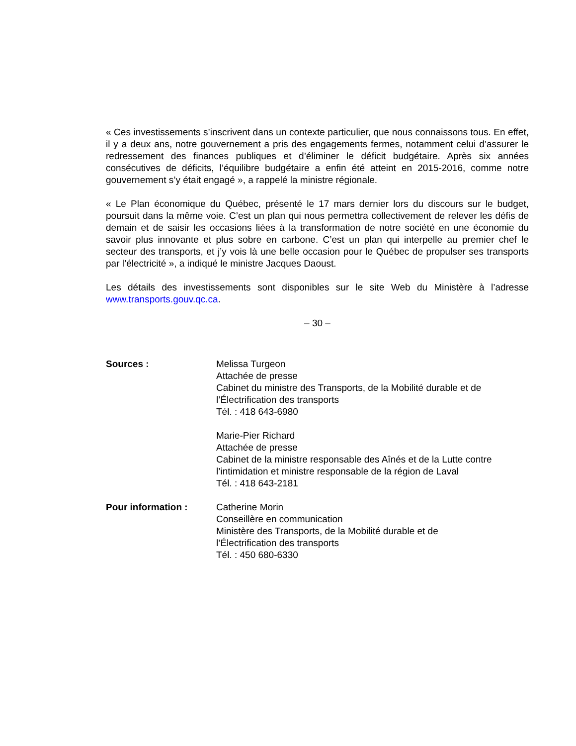« Ces investissements s’inscrivent dans un contexte particulier, que nous connaissons tous. En effet, il y a deux ans, notre gouvernement a pris des engagements fermes, notamment celui d’assurer le redressement des finances publiques et d’éliminer le déficit budgétaire. Après six années consécutives de déficits, l’équilibre budgétaire a enfin été atteint en 2015-2016, comme notre gouvernement s’y était engagé », a rappelé la ministre régionale.
« Le Plan économique du Québec, présenté le 17 mars dernier lors du discours sur le budget, poursuit dans la même voie. C’est un plan qui nous permettra collectivement de relever les défis de demain et de saisir les occasions liées à la transformation de notre société en une économie du savoir plus innovante et plus sobre en carbone. C’est un plan qui interpelle au premier chef le secteur des transports, et j’y vois là une belle occasion pour le Québec de propulser ses transports par l’électricité », a indiqué le ministre Jacques Daoust.
Les détails des investissements sont disponibles sur le site Web du Ministère à l’adresse www.transports.gouv.qc.ca.
– 30 –
Sources : Melissa Turgeon
Attachée de presse
Cabinet du ministre des Transports, de la Mobilité durable et de l’Électrification des transports
Tél. : 418 643-6980
Marie-Pier Richard
Attachée de presse
Cabinet de la ministre responsable des Aînés et de la Lutte contre l’intimidation et ministre responsable de la région de Laval
Tél. : 418 643-2181
Pour information : Catherine Morin
Conseillère en communication
Ministère des Transports, de la Mobilité durable et de
l’Électrification des transports
Tél. : 450 680-6330